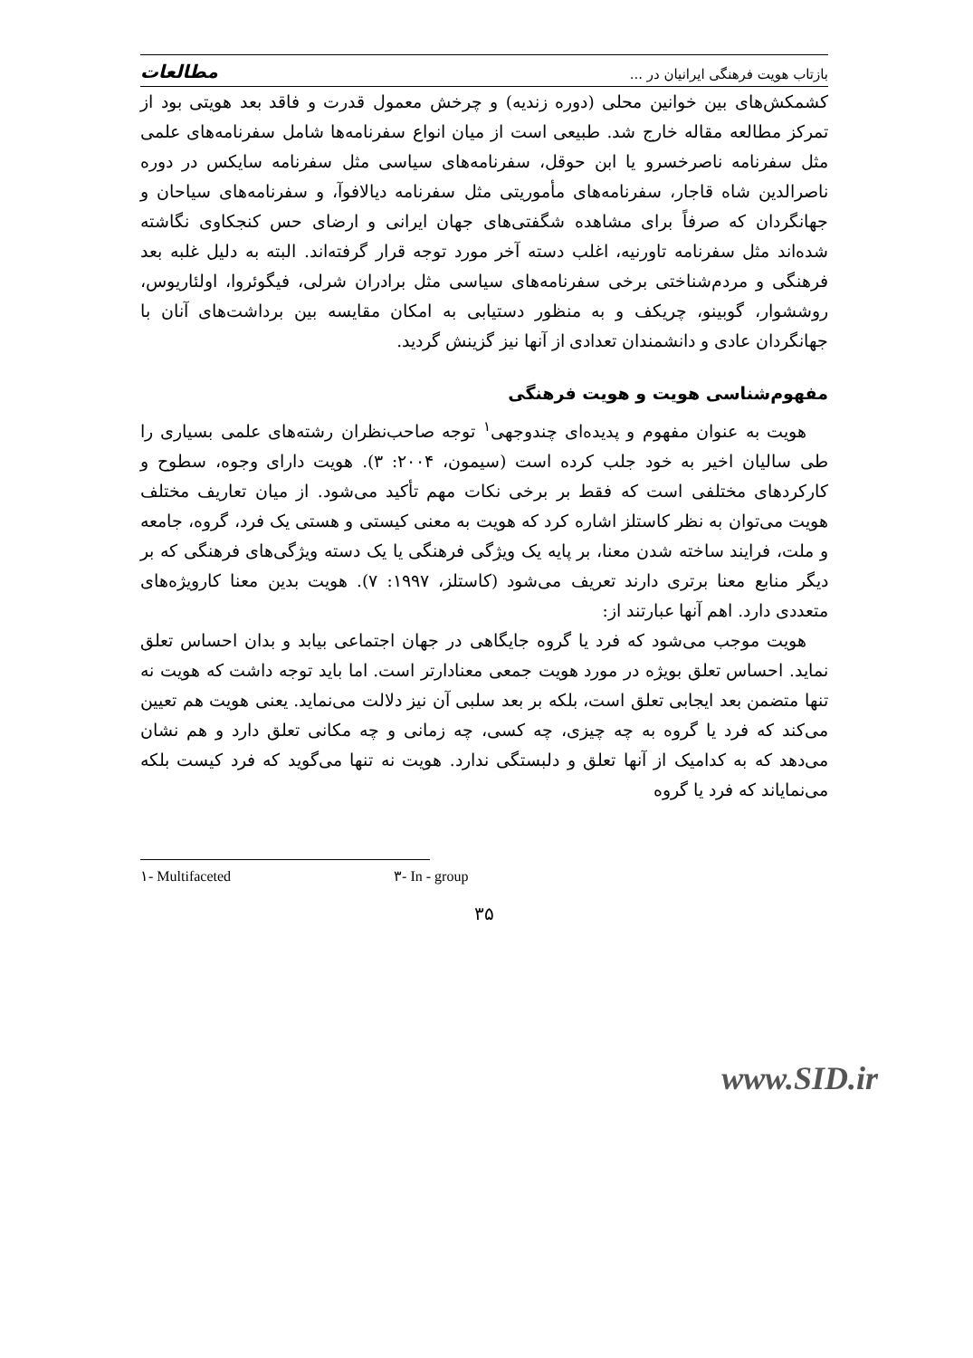مطالعات بازتاب هویت فرهنگی ایرانیان در ...
کشمکش‌های بین خوانین محلی (دوره زندیه) و چرخش معمول قدرت و فاقد بعد هویتی بود از تمرکز مطالعه مقاله خارج شد. طبیعی است از میان انواع سفرنامه‌ها شامل سفرنامه‌های علمی مثل سفرنامه ناصرخسرو یا ابن حوقل، سفرنامه‌های سیاسی مثل سفرنامه سایکس در دوره ناصرالدین شاه قاجار، سفرنامه‌های مأموریتی مثل سفرنامه دیالافوآ، و سفرنامه‌های سیاحان و جهانگردان که صرفاً برای مشاهده شگفتی‌های جهان ایرانی و ارضای حس کنجکاوی نگاشته شده‌اند مثل سفرنامه تاورنیه، اغلب دسته آخر مورد توجه قرار گرفته‌اند. البته به دلیل غلبه بعد فرهنگی و مردم‌شناختی برخی سفرنامه‌های سیاسی مثل برادران شرلی، فیگوئروا، اولئاریوس، روششوار، گوبینو، چریکف و به منظور دستیابی به امکان مقایسه بین برداشت‌های آنان با جهانگردان عادی و دانشمندان تعدادی از آنها نیز گزینش گردید.
مفهوم‌شناسی هویت و هویت فرهنگی
هویت به عنوان مفهوم و پدیده‌ای چندوجهی<sup>۱</sup> توجه صاحب‌نظران رشته‌های علمی بسیاری را طی سالیان اخیر به خود جلب کرده است (سیمون، ۲۰۰۴: ۳). هویت دارای وجوه، سطوح و کارکردهای مختلفی است که فقط بر برخی نکات مهم تأکید می‌شود. از میان تعاریف مختلف هویت می‌توان به نظر کاستلز اشاره کرد که هویت به معنی کیستی و هستی یک فرد، گروه، جامعه و ملت، فرایند ساخته شدن معنا، بر پایه یک ویژگی فرهنگی یا یک دسته ویژگی‌های فرهنگی که بر دیگر منابع معنا برتری دارند تعریف می‌شود (کاستلز، ۱۹۹۷: ۷). هویت بدین معنا کارویژه‌های متعددی دارد. اهم آنها عبارتند از:
هویت موجب می‌شود که فرد یا گروه جایگاهی در جهان اجتماعی بیابد و بدان احساس تعلق نماید. احساس تعلق بویژه در مورد هویت جمعی معنادارتر است. اما باید توجه داشت که هویت نه تنها متضمن بعد ایجابی تعلق است، بلکه بر بعد سلبی آن نیز دلالت می‌نماید. یعنی هویت هم تعیین می‌کند که فرد یا گروه به چه چیزی، چه کسی، چه زمانی و چه مکانی تعلق دارد و هم نشان می‌دهد که به کدامیک از آنها تعلق و دلبستگی ندارد. هویت نه تنها می‌گوید که فرد کیست بلکه می‌نمایاند که فرد یا گروه
۱- Multifaceted ۳- In - group
۳۵
www.SID.ir